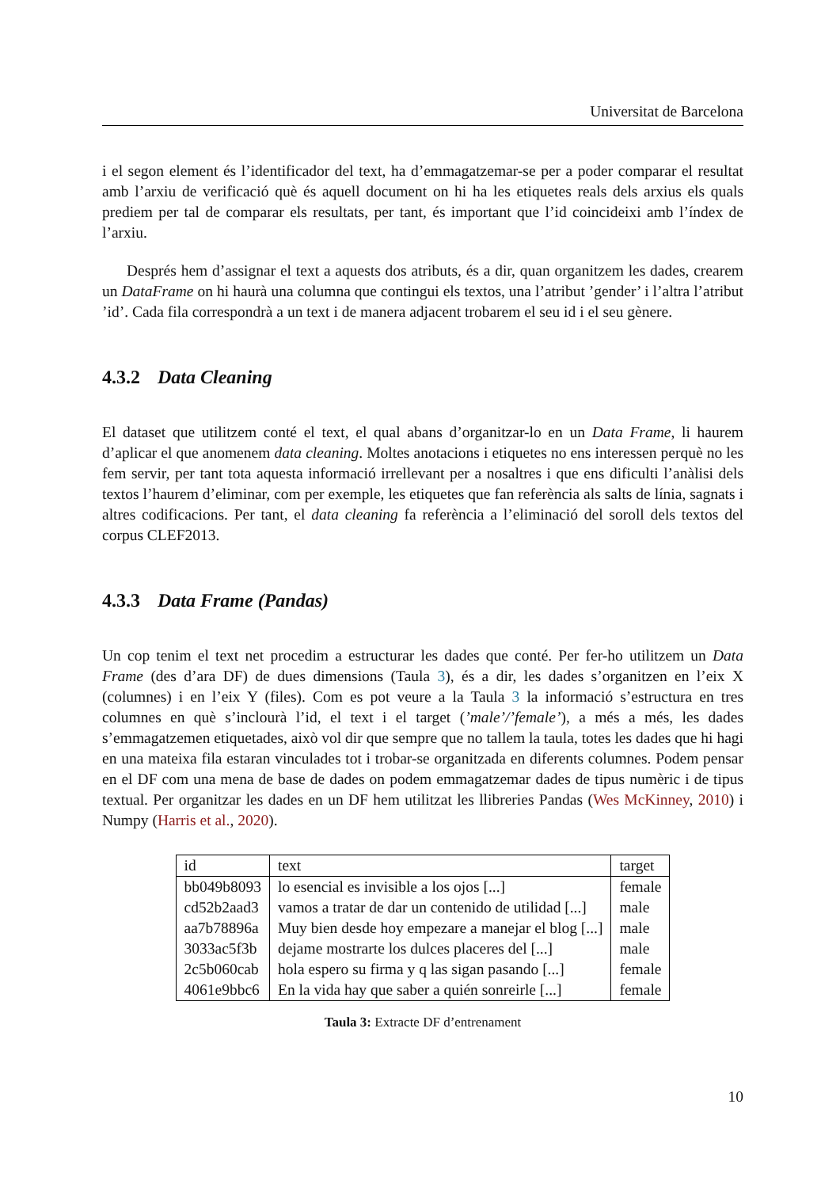Universitat de Barcelona
i el segon element és l’identificador del text, ha d’emmagatzemar-se per a poder comparar el resultat amb l’arxiu de verificació què és aquell document on hi ha les etiquetes reals dels arxius els quals prediem per tal de comparar els resultats, per tant, és important que l’id coincideixi amb l’índex de l’arxiu.
Després hem d’assignar el text a aquests dos atributs, és a dir, quan organitzem les dades, crearem un DataFrame on hi haurà una columna que contingui els textos, una l’atribut ’gender’ i l’altra l’atribut ’id’. Cada fila correspondrà a un text i de manera adjacent trobarem el seu id i el seu gènere.
4.3.2 Data Cleaning
El dataset que utilitzem conté el text, el qual abans d’organitzar-lo en un Data Frame, li haurem d’aplicar el que anomenem data cleaning. Moltes anotacions i etiquetes no ens interessen perquè no les fem servir, per tant tota aquesta informació irrellevant per a nosaltres i que ens dificulti l’anàlisi dels textos l’haurem d’eliminar, com per exemple, les etiquetes que fan referència als salts de línia, sagnats i altres codificacions. Per tant, el data cleaning fa referència a l’eliminació del soroll dels textos del corpus CLEF2013.
4.3.3 Data Frame (Pandas)
Un cop tenim el text net procedim a estructurar les dades que conté. Per fer-ho utilitzem un Data Frame (des d’ara DF) de dues dimensions (Taula 3), és a dir, les dades s’organitzen en l’eix X (columnes) i en l’eix Y (files). Com es pot veure a la Taula 3 la informació s’estructura en tres columnes en què s’inclourà l’id, el text i el target (’male’/’female’), a més a més, les dades s’emmagatzemen etiquetades, això vol dir que sempre que no tallem la taula, totes les dades que hi hagi en una mateixa fila estaran vinculades tot i trobar-se organitzada en diferents columnes. Podem pensar en el DF com una mena de base de dades on podem emmagatzemar dades de tipus numèric i de tipus textual. Per organitzar les dades en un DF hem utilitzat les llibreries Pandas (Wes McKinney, 2010) i Numpy (Harris et al., 2020).
| id | text | target |
| --- | --- | --- |
| bb049b8093 | lo esencial es invisible a los ojos [...] | female |
| cd52b2aad3 | vamos a tratar de dar un contenido de utilidad [...] | male |
| aa7b78896a | Muy bien desde hoy empezare a manejar el blog [...] | male |
| 3033ac5f3b | dejame mostrarte los dulces placeres del [...] | male |
| 2c5b060cab | hola espero su firma y q las sigan pasando [...] | female |
| 4061e9bbc6 | En la vida hay que saber a quién sonreirle [...] | female |
Taula 3: Extracte DF d’entrenament
10